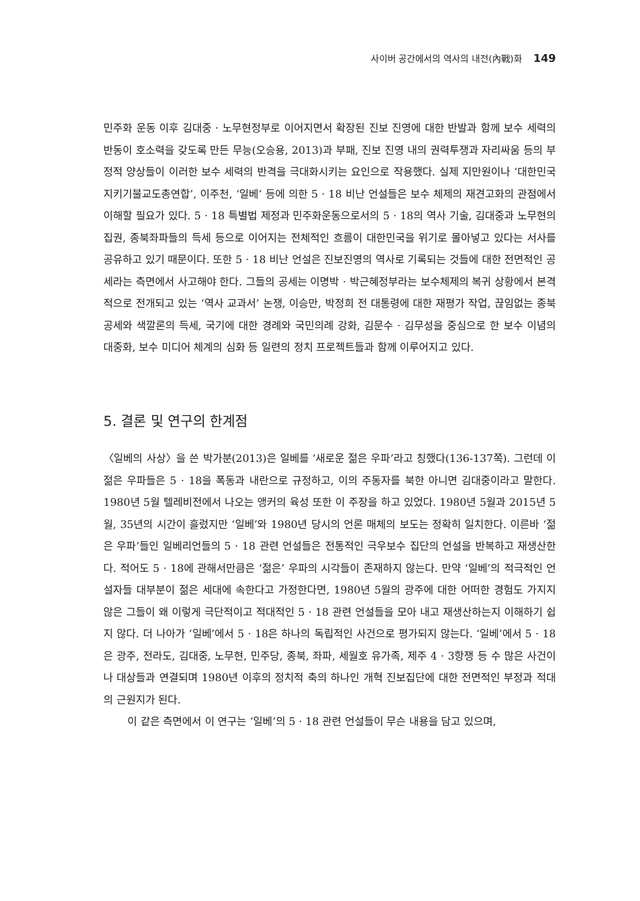사이버 공간에서의 역사의 내전(內戰)화 149
민주화 운동 이후 김대중 · 노무현정부로 이어지면서 확장된 진보 진영에 대한 반발과 함께 보수 세력의 반동이 호소력을 갖도록 만든 무능(오승용, 2013)과 부패, 진보 진영 내의 권력투쟁과 자리싸움 등의 부정적 양상들이 이러한 보수 세력의 반격을 극대화시키는 요인으로 작용했다. 실제 지만원이나 ‘대한민국지키기불교도총연합’, 이주천, ‘일베’ 등에 의한 5 · 18 비난 언설들은 보수 체제의 재견고화의 관점에서 이해할 필요가 있다. 5 · 18 특별법 제정과 민주화운동으로서의 5 · 18의 역사 기술, 김대중과 노무현의 집권, 종북좌파들의 득세 등으로 이어지는 전체적인 흐름이 대한민국을 위기로 몰아넣고 있다는 서사를 공유하고 있기 때문이다. 또한 5 · 18 비난 언설은 진보진영의 역사로 기록되는 것들에 대한 전면적인 공세라는 측면에서 사고해야 한다. 그들의 공세는 이명박 · 박근혜정부라는 보수체제의 복귀 상황에서 본격적으로 전개되고 있는 ‘역사 교과서’ 논쟁, 이승만, 박정희 전 대통령에 대한 재평가 작업, 끊임없는 종북 공세와 색깔론의 득세, 국기에 대한 경례와 국민의례 강화, 김문수 · 김무성을 중심으로 한 보수 이념의 대중화, 보수 미디어 체계의 심화 등 일련의 정치 프로젝트들과 함께 이루어지고 있다.
5. 결론 및 연구의 한계점
〈일베의 사상〉을 쓴 박가분(2013)은 일베를 ‘새로운 젊은 우파’라고 칭했다(136-137쪽). 그런데 이 젊은 우파들은 5 · 18을 폭동과 내란으로 규정하고, 이의 주동자를 북한 아니면 김대중이라고 말한다. 1980년 5월 텔레비전에서 나오는 앵커의 육성 또한 이 주장을 하고 있었다. 1980년 5월과 2015년 5월, 35년의 시간이 흘렀지만 ‘일베’와 1980년 당시의 언론 매체의 보도는 정확히 일치한다. 이른바 ‘젊은 우파’들인 일베리언들의 5 · 18 관련 언설들은 전통적인 극우보수 집단의 언설을 반복하고 재생산한다. 적어도 5 · 18에 관해서만큼은 ‘젊은’ 우파의 시각들이 존재하지 않는다. 만약 ‘일베’의 적극적인 언설자들 대부분이 젊은 세대에 속한다고 가정한다면, 1980년 5월의 광주에 대한 어떠한 경험도 가지지 않은 그들이 왜 이렇게 극단적이고 적대적인 5 · 18 관련 언설들을 모아 내고 재생산하는지 이해하기 쉽지 않다. 더 나아가 ‘일베’에서 5 · 18은 하나의 독립적인 사건으로 평가되지 않는다. ‘일베’에서 5 · 18은 광주, 전라도, 김대중, 노무현, 민주당, 종북, 좌파, 세월호 유가족, 제주 4 · 3항쟁 등 수 많은 사건이나 대상들과 연결되며 1980년 이후의 정치적 축의 하나인 개혁 진보집단에 대한 전면적인 부정과 적대의 근원지가 된다.
이 같은 측면에서 이 연구는 ‘일베’의 5 · 18 관련 언설들이 무슨 내용을 담고 있으며,